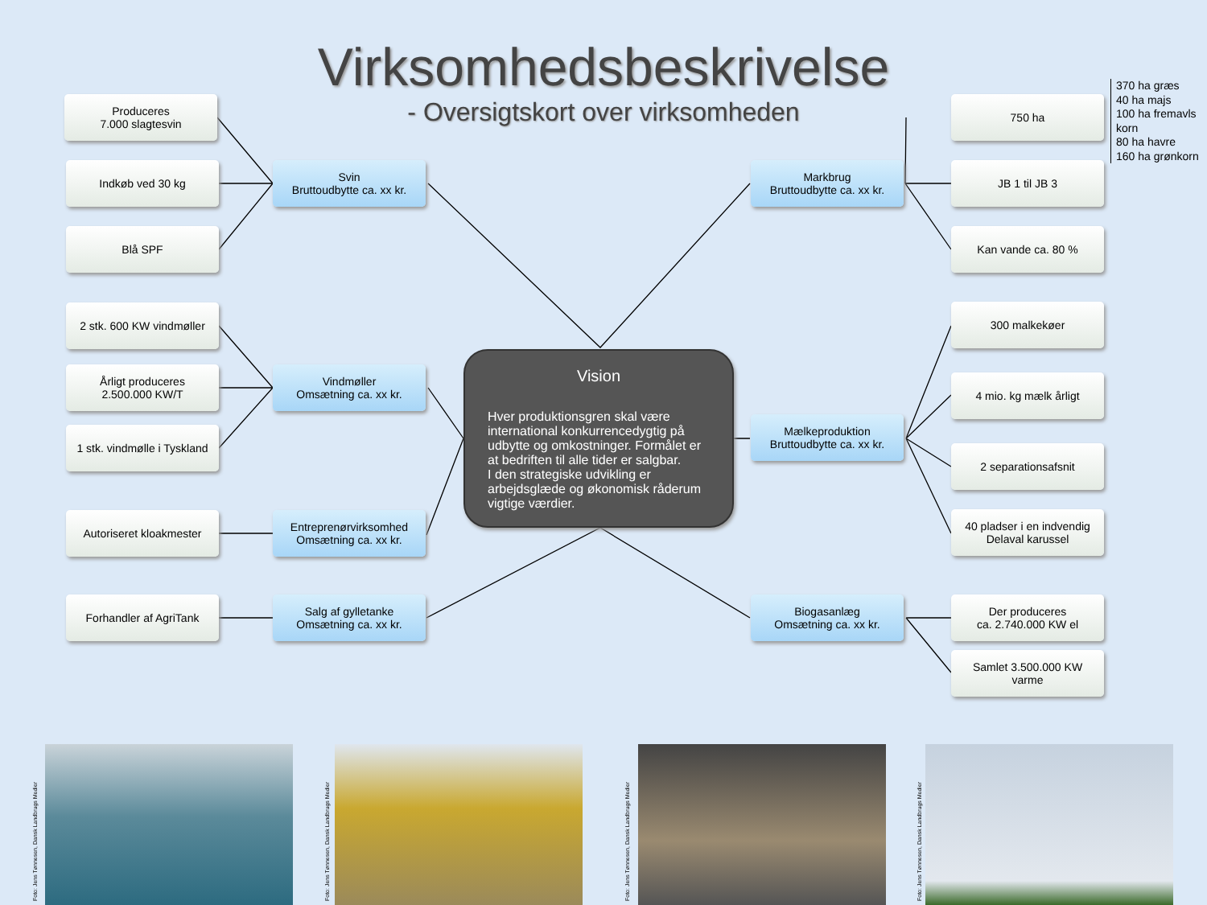Virksomhedsbeskrivelse
- Oversigtskort over virksomheden
Produceres
7.000 slagtesvin
Indkøb ved 30 kg
Blå SPF
Svin
Bruttoudbytte ca. xx kr.
2 stk. 600 KW vindmøller
Årligt produceres
2.500.000 KW/T
1 stk. vindmølle i Tyskland
Vindmøller
Omsætning ca. xx kr.
Autoriseret kloakmester
Entreprenørvirksomhed
Omsætning ca. xx kr.
Forhandler af AgriTank
Salg af gylletanke
Omsætning ca. xx kr.
Vision
Hver produktionsgren skal være international konkurrencedygtig på udbytte og omkostninger. Formålet er at bedriften til alle tider er salgbar.
I den strategiske udvikling er arbejdsglæde og økonomisk råderum vigtige værdier.
Markbrug
Bruttoudbytte ca. xx kr.
750 ha
370 ha græs
40 ha majs
100 ha fremavls
korn
80 ha havre
160 ha grønkorn
JB 1 til JB 3
Kan vande ca. 80 %
300 malkekøer
Mælkeproduktion
Bruttoudbytte ca. xx kr.
4 mio. kg mælk årligt
2 separationsafsnit
40 pladser i en indvendig
Delaval karussel
Biogasanlæg
Omsætning ca. xx kr.
Der produceres
ca. 2.740.000 KW el
Samlet 3.500.000 KW
varme
Foto: Jens Tønnesen, Dansk Landbrugs Medier
Foto: Jens Tønnesen, Dansk Landbrugs Medier
Foto: Jens Tønnesen, Dansk Landbrugs Medier
Foto: Jens Tønnesen, Dansk Landbrugs Medier